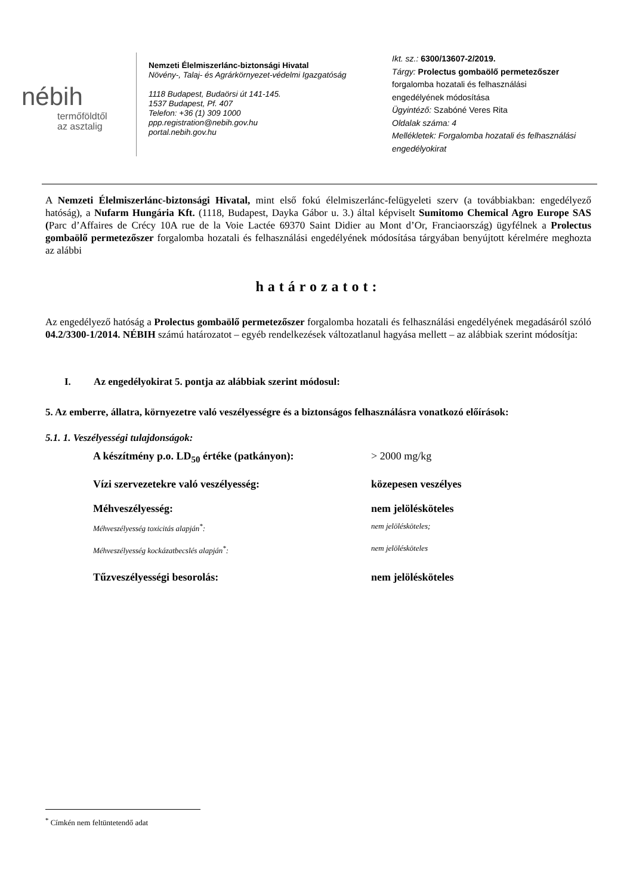nébih
termőföldtől
az asztalig
Nemzeti Élelmiszerlánc-biztonsági Hivatal
Növény-, Talaj- és Agrárkörnyezet-védelmi Igazgatóság
1118 Budapest, Budaörsi út 141-145.
1537 Budapest, Pf. 407
Telefon: +36 (1) 309 1000
ppp.registration@nebih.gov.hu
portal.nebih.gov.hu
Ikt. sz.: 6300/13607-2/2019.
Tárgy: Prolectus gombaölő permetezőszer
forgalomba hozatali és felhasználási
engedélyének módosítása
Ügyintéző: Szabóné Veres Rita
Oldalak száma: 4
Mellékletek: Forgalomba hozatali és felhasználási engedélyokirat
A Nemzeti Élelmiszerlánc-biztonsági Hivatal, mint első fokú élelmiszerlánc-felügyeleti szerv (a továbbiakban: engedélyező hatóság), a Nufarm Hungária Kft. (1118, Budapest, Dayka Gábor u. 3.) által képviselt Sumitomo Chemical Agro Europe SAS (Parc d’Affaires de Crécy 10A rue de la Voie Lactée 69370 Saint Didier au Mont d’Or, Franciaország) ügyfélnek a Prolectus gombaölő permetezőszer forgalomba hozatali és felhasználási engedélyének módosítása tárgyában benyújtott kérelmére meghozta az alábbi
határozatot:
Az engedélyező hatóság a Prolectus gombaölő permetezőszer forgalomba hozatali és felhasználási engedélyének megadásáról szóló 04.2/3300-1/2014. NÉBIH számú határozatot – egyéb rendelkezések változatlanul hagyása mellett – az alábbiak szerint módosítja:
I. Az engedélyokirat 5. pontja az alábbiak szerint módosul:
5. Az emberre, állatra, környezetre való veszélyességre és a biztonságos felhasználásra vonatkozó előírások:
5.1. 1. Veszélyességi tulajdonságok:
A készítmény p.o. LD<sub>50</sub> értéke (patkányon): > 2000 mg/kg
Vízi szervezetekre való veszélyesség: közepesen veszélyes
Méhveszélyesség: nem jelölésköteles
Méhveszélyesség toxicitás alapján<sup>*</sup>: nem jelölésköteles;
Méhveszélyesség kockázatbecslés alapján<sup>*</sup>: nem jelölésköteles
Tűzveszélyességi besorolás: nem jelölésköteles
<sup>*</sup> Címkén nem feltüntetendő adat